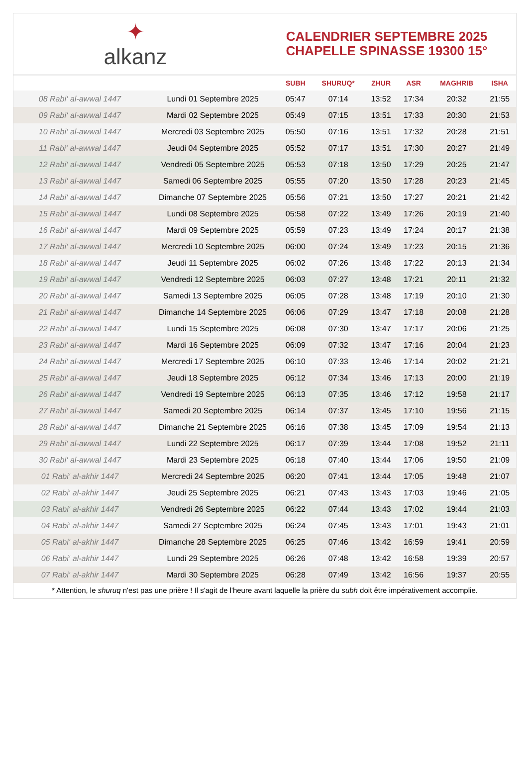✦
alkanz
CALENDRIER SEPTEMBRE 2025
CHAPELLE SPINASSE 19300 15°
| | | SUBH | SHURUQ* | ZHUR | ASR | MAGHRIB | ISHA |
| --- | --- | --- | --- | --- | --- | --- | --- |
| 08 Rabi‘ al-awwal 1447 | Lundi 01 Septembre 2025 | 05:47 | 07:14 | 13:52 | 17:34 | 20:32 | 21:55 |
| 09 Rabi‘ al-awwal 1447 | Mardi 02 Septembre 2025 | 05:49 | 07:15 | 13:51 | 17:33 | 20:30 | 21:53 |
| 10 Rabi‘ al-awwal 1447 | Mercredi 03 Septembre 2025 | 05:50 | 07:16 | 13:51 | 17:32 | 20:28 | 21:51 |
| 11 Rabi‘ al-awwal 1447 | Jeudi 04 Septembre 2025 | 05:52 | 07:17 | 13:51 | 17:30 | 20:27 | 21:49 |
| 12 Rabi‘ al-awwal 1447 | Vendredi 05 Septembre 2025 | 05:53 | 07:18 | 13:50 | 17:29 | 20:25 | 21:47 |
| 13 Rabi‘ al-awwal 1447 | Samedi 06 Septembre 2025 | 05:55 | 07:20 | 13:50 | 17:28 | 20:23 | 21:45 |
| 14 Rabi‘ al-awwal 1447 | Dimanche 07 Septembre 2025 | 05:56 | 07:21 | 13:50 | 17:27 | 20:21 | 21:42 |
| 15 Rabi‘ al-awwal 1447 | Lundi 08 Septembre 2025 | 05:58 | 07:22 | 13:49 | 17:26 | 20:19 | 21:40 |
| 16 Rabi‘ al-awwal 1447 | Mardi 09 Septembre 2025 | 05:59 | 07:23 | 13:49 | 17:24 | 20:17 | 21:38 |
| 17 Rabi‘ al-awwal 1447 | Mercredi 10 Septembre 2025 | 06:00 | 07:24 | 13:49 | 17:23 | 20:15 | 21:36 |
| 18 Rabi‘ al-awwal 1447 | Jeudi 11 Septembre 2025 | 06:02 | 07:26 | 13:48 | 17:22 | 20:13 | 21:34 |
| 19 Rabi‘ al-awwal 1447 | Vendredi 12 Septembre 2025 | 06:03 | 07:27 | 13:48 | 17:21 | 20:11 | 21:32 |
| 20 Rabi‘ al-awwal 1447 | Samedi 13 Septembre 2025 | 06:05 | 07:28 | 13:48 | 17:19 | 20:10 | 21:30 |
| 21 Rabi‘ al-awwal 1447 | Dimanche 14 Septembre 2025 | 06:06 | 07:29 | 13:47 | 17:18 | 20:08 | 21:28 |
| 22 Rabi‘ al-awwal 1447 | Lundi 15 Septembre 2025 | 06:08 | 07:30 | 13:47 | 17:17 | 20:06 | 21:25 |
| 23 Rabi‘ al-awwal 1447 | Mardi 16 Septembre 2025 | 06:09 | 07:32 | 13:47 | 17:16 | 20:04 | 21:23 |
| 24 Rabi‘ al-awwal 1447 | Mercredi 17 Septembre 2025 | 06:10 | 07:33 | 13:46 | 17:14 | 20:02 | 21:21 |
| 25 Rabi‘ al-awwal 1447 | Jeudi 18 Septembre 2025 | 06:12 | 07:34 | 13:46 | 17:13 | 20:00 | 21:19 |
| 26 Rabi‘ al-awwal 1447 | Vendredi 19 Septembre 2025 | 06:13 | 07:35 | 13:46 | 17:12 | 19:58 | 21:17 |
| 27 Rabi‘ al-awwal 1447 | Samedi 20 Septembre 2025 | 06:14 | 07:37 | 13:45 | 17:10 | 19:56 | 21:15 |
| 28 Rabi‘ al-awwal 1447 | Dimanche 21 Septembre 2025 | 06:16 | 07:38 | 13:45 | 17:09 | 19:54 | 21:13 |
| 29 Rabi‘ al-awwal 1447 | Lundi 22 Septembre 2025 | 06:17 | 07:39 | 13:44 | 17:08 | 19:52 | 21:11 |
| 30 Rabi‘ al-awwal 1447 | Mardi 23 Septembre 2025 | 06:18 | 07:40 | 13:44 | 17:06 | 19:50 | 21:09 |
| 01 Rabi‘ al-akhir 1447 | Mercredi 24 Septembre 2025 | 06:20 | 07:41 | 13:44 | 17:05 | 19:48 | 21:07 |
| 02 Rabi‘ al-akhir 1447 | Jeudi 25 Septembre 2025 | 06:21 | 07:43 | 13:43 | 17:03 | 19:46 | 21:05 |
| 03 Rabi‘ al-akhir 1447 | Vendredi 26 Septembre 2025 | 06:22 | 07:44 | 13:43 | 17:02 | 19:44 | 21:03 |
| 04 Rabi‘ al-akhir 1447 | Samedi 27 Septembre 2025 | 06:24 | 07:45 | 13:43 | 17:01 | 19:43 | 21:01 |
| 05 Rabi‘ al-akhir 1447 | Dimanche 28 Septembre 2025 | 06:25 | 07:46 | 13:42 | 16:59 | 19:41 | 20:59 |
| 06 Rabi‘ al-akhir 1447 | Lundi 29 Septembre 2025 | 06:26 | 07:48 | 13:42 | 16:58 | 19:39 | 20:57 |
| 07 Rabi‘ al-akhir 1447 | Mardi 30 Septembre 2025 | 06:28 | 07:49 | 13:42 | 16:56 | 19:37 | 20:55 |
* Attention, le shuruq n'est pas une prière ! Il s'agit de l'heure avant laquelle la prière du subh doit être impérativement accomplie.